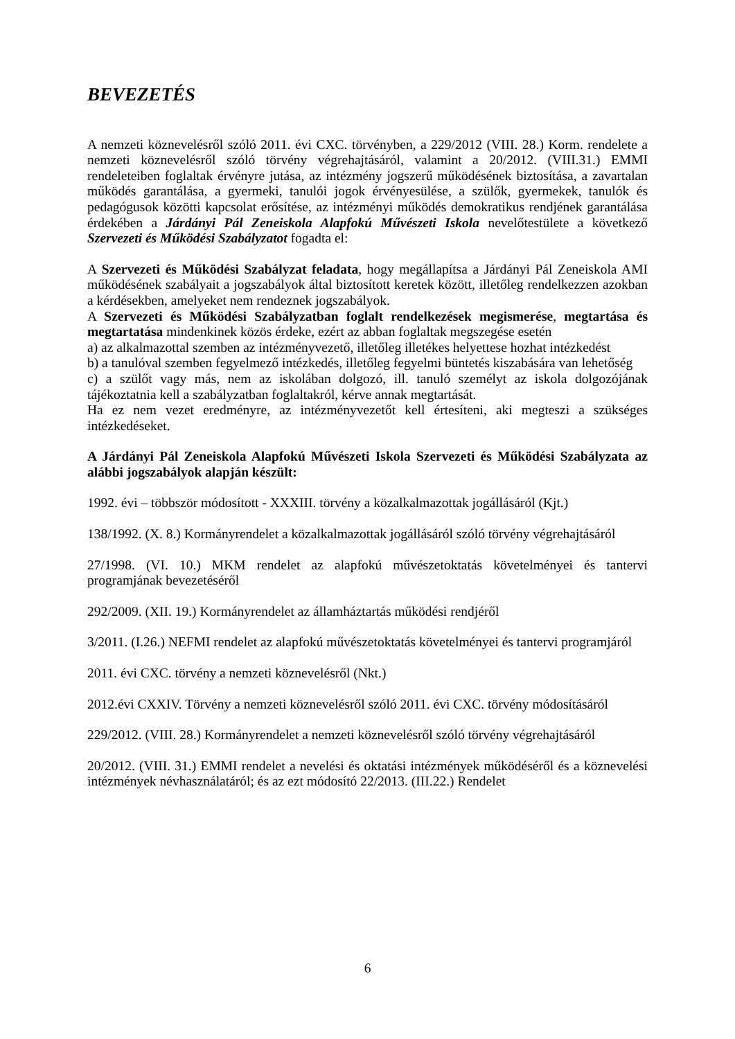BEVEZETÉS
A nemzeti köznevelésről szóló 2011. évi CXC. törvényben, a 229/2012 (VIII. 28.) Korm. rendelete a nemzeti köznevelésről szóló törvény végrehajtásáról, valamint a 20/2012. (VIII.31.) EMMI rendeleteiben foglaltak érvényre jutása, az intézmény jogszerű működésének biztosítása, a zavartalan működés garantálása, a gyermeki, tanulói jogok érvényesülése, a szülők, gyermekek, tanulók és pedagógusok közötti kapcsolat erősítése, az intézményi működés demokratikus rendjének garantálása érdekében a Járdányi Pál Zeneiskola Alapfokú Művészeti Iskola nevelőtestülete a következő Szervezeti és Működési Szabályzatot fogadta el:
A Szervezeti és Működési Szabályzat feladata, hogy megállapítsa a Járdányi Pál Zeneiskola AMI működésének szabályait a jogszabályok által biztosított keretek között, illetőleg rendelkezzen azokban a kérdésekben, amelyeket nem rendeznek jogszabályok.
A Szervezeti és Működési Szabályzatban foglalt rendelkezések megismerése, megtartása és megtartatása mindenkinek közös érdeke, ezért az abban foglaltak megszegése esetén
a) az alkalmazottal szemben az intézményvezető, illetőleg illetékes helyettese hozhat intézkedést
b) a tanulóval szemben fegyelmező intézkedés, illetőleg fegyelmi büntetés kiszabására van lehetőség
c) a szülőt vagy más, nem az iskolában dolgozó, ill. tanuló személyt az iskola dolgozójának tájékoztatnia kell a szabályzatban foglaltakról, kérve annak megtartását.
Ha ez nem vezet eredményre, az intézményvezetőt kell értesíteni, aki megteszi a szükséges intézkedéseket.
A Járdányi Pál Zeneiskola Alapfokú Művészeti Iskola Szervezeti és Működési Szabályzata az alábbi jogszabályok alapján készült:
1992. évi – többször módosított - XXXIII. törvény a közalkalmazottak jogállásáról (Kjt.)
138/1992. (X. 8.) Kormányrendelet a közalkalmazottak jogállásáról szóló törvény végrehajtásáról
27/1998. (VI. 10.) MKM rendelet az alapfokú művészetoktatás követelményei és tantervi programjának bevezetéséről
292/2009. (XII. 19.) Kormányrendelet az államháztartás működési rendjéről
3/2011. (I.26.) NEFMI rendelet az alapfokú művészetoktatás követelményei és tantervi programjáról
2011. évi CXC. törvény a nemzeti köznevelésről (Nkt.)
2012.évi CXXIV. Törvény a nemzeti köznevelésről szóló 2011. évi CXC. törvény módosításáról
229/2012. (VIII. 28.) Kormányrendelet a nemzeti köznevelésről szóló törvény végrehajtásáról
20/2012. (VIII. 31.) EMMI rendelet a nevelési és oktatási intézmények működéséről és a köznevelési intézmények névhasználatáról; és az ezt módosító 22/2013. (III.22.) Rendelet
6